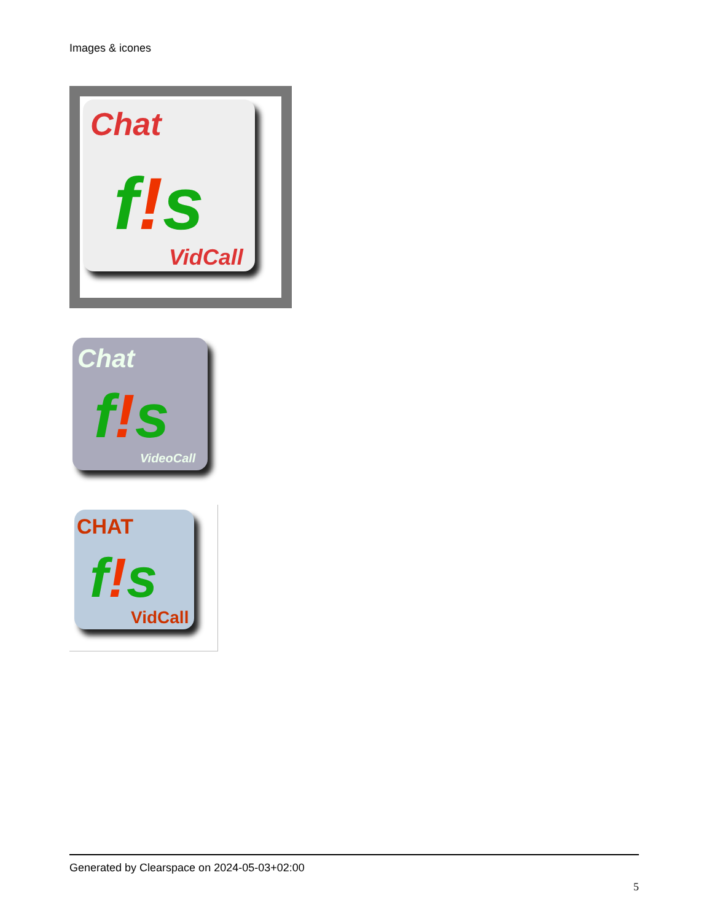Images & icones
Chat
f!s
VidCall
Chat
f!s
VideoCall
CHAT
f!s
VidCall
Generated by Clearspace on 2024-05-03+02:00
5